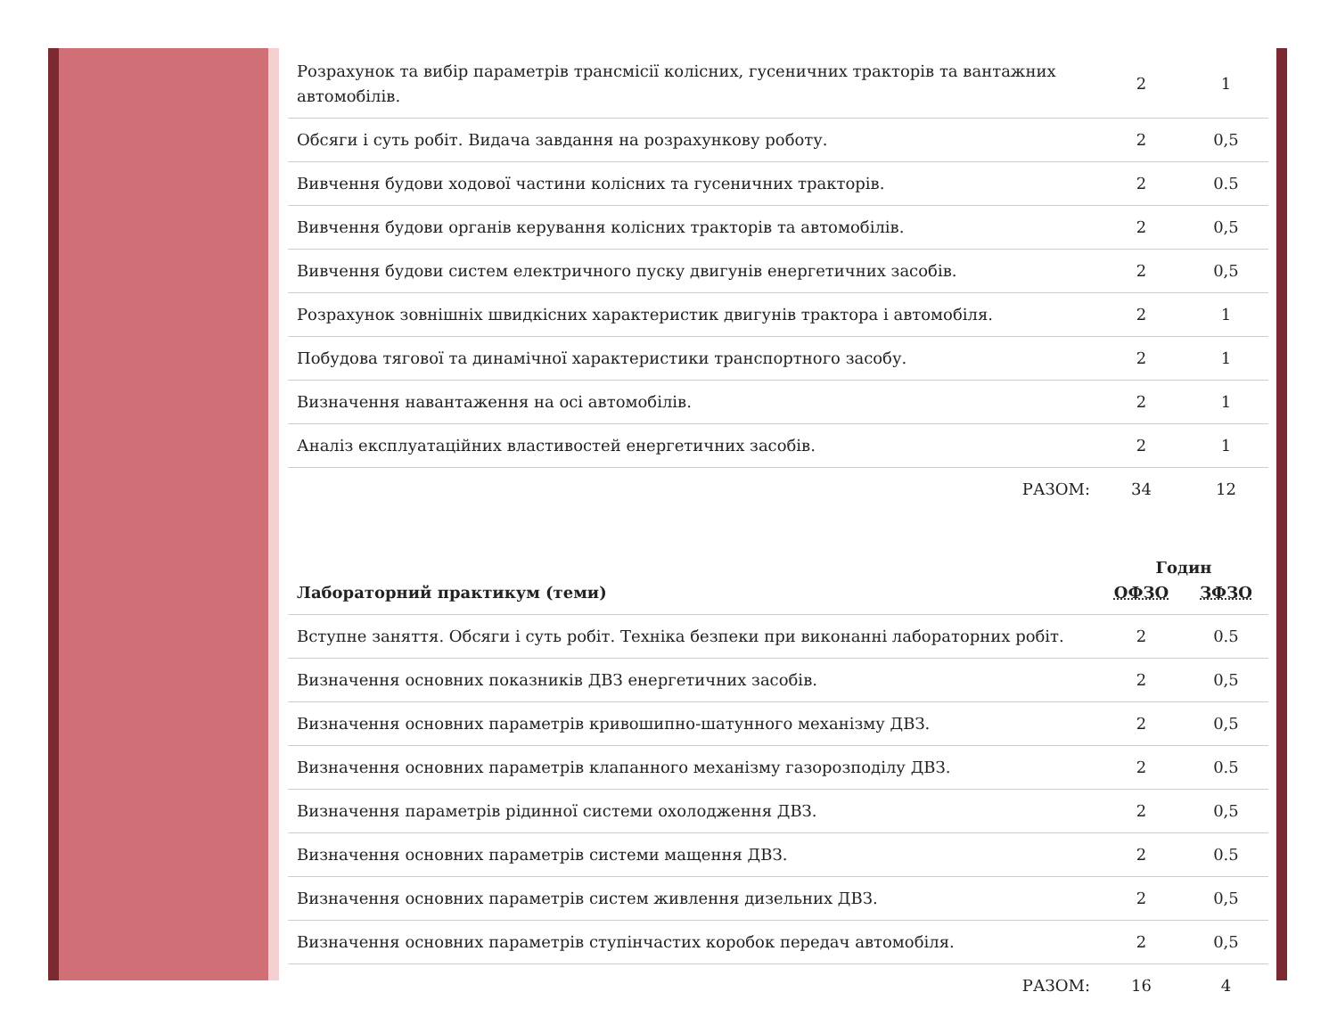| Розрахунок та вибір параметрів трансмісії колісних, гусеничних тракторів та вантажних автомобілів. | 2 | 1 |
| Обсяги і суть робіт. Видача завдання на розрахункову роботу. | 2 | 0,5 |
| Вивчення будови ходової частини колісних та гусеничних тракторів. | 2 | 0.5 |
| Вивчення будови органів керування колісних тракторів та автомобілів. | 2 | 0,5 |
| Вивчення будови систем електричного пуску двигунів енергетичних засобів. | 2 | 0,5 |
| Розрахунок зовнішніх швидкісних характеристик двигунів трактора і автомобіля. | 2 | 1 |
| Побудова тягової та динамічної характеристики транспортного засобу. | 2 | 1 |
| Визначення навантаження на осі автомобілів. | 2 | 1 |
| Аналіз експлуатаційних властивостей енергетичних засобів. | 2 | 1 |
| РАЗОМ: | 34 | 12 |
| Лабораторний практикум (теми) | Годин | |
| --- | --- | --- |
| | ОФЗО | ЗФЗО |
| Вступне заняття. Обсяги і суть робіт. Техніка безпеки при виконанні лабораторних робіт. | 2 | 0.5 |
| Визначення основних показників ДВЗ енергетичних засобів. | 2 | 0,5 |
| Визначення основних параметрів кривошипно-шатунного механізму ДВЗ. | 2 | 0,5 |
| Визначення основних параметрів клапанного механізму газорозподілу ДВЗ. | 2 | 0.5 |
| Визначення параметрів рідинної системи охолодження ДВЗ. | 2 | 0,5 |
| Визначення основних параметрів системи мащення ДВЗ. | 2 | 0.5 |
| Визначення основних параметрів систем живлення дизельних ДВЗ. | 2 | 0,5 |
| Визначення основних параметрів ступінчастих коробок передач автомобіля. | 2 | 0,5 |
| РАЗОМ: | 16 | 4 |